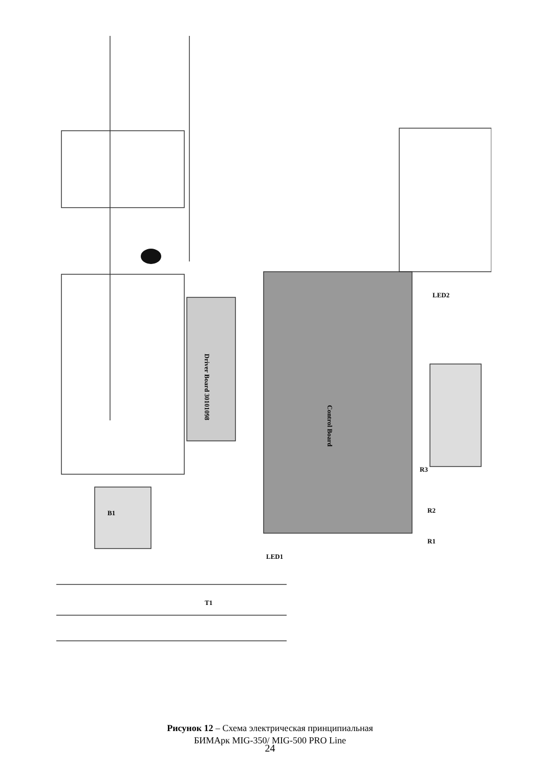Control Board
Driver Board 30101098
B1
T1
LED1
R1
R2
R3
LED2
Рисунок 12 – Схема электрическая принципиальная
БИМАрк MIG-350/ MIG-500 PRO Line
24